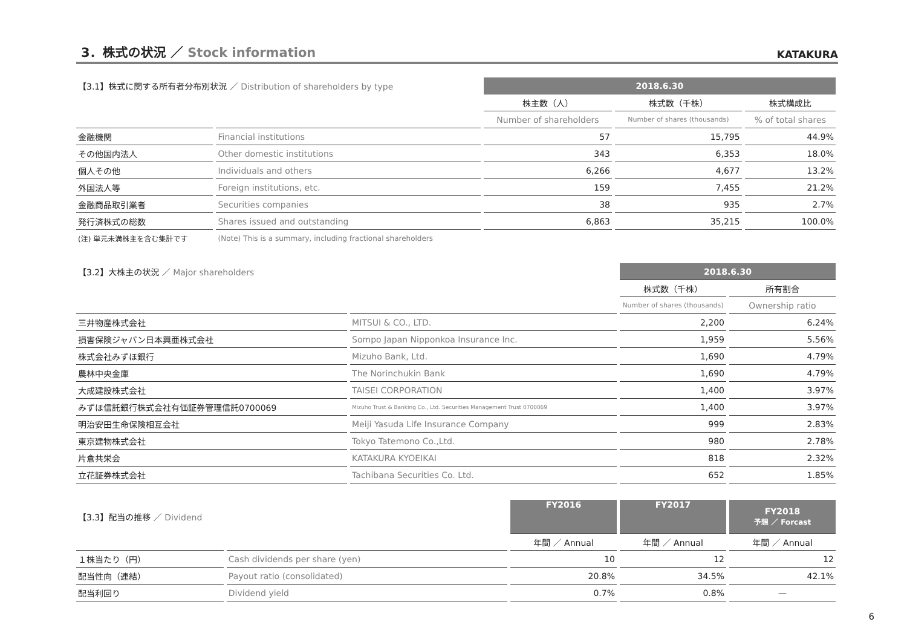3．株式の状況 ／ Stock information KATAKURA
| 【3.1】株式に関する所有者分布別状況 ／ Distribution of shareholders by type | | 2018.6.30 | | |
| | | 株主数（人） | 株式数（千株） | 株式構成比 |
| | | Number of shareholders | Number of shares (thousands) | % of total shares |
| 金融機関 | Financial institutions | 57 | 15,795 | 44.9% |
| その他国内法人 | Other domestic institutions | 343 | 6,353 | 18.0% |
| 個人その他 | Individuals and others | 6,266 | 4,677 | 13.2% |
| 外国法人等 | Foreign institutions, etc. | 159 | 7,455 | 21.2% |
| 金融商品取引業者 | Securities companies | 38 | 935 | 2.7% |
| 発行済株式の総数 | Shares issued and outstanding | 6,863 | 35,215 | 100.0% |
| (注) 単元未満株主を含む集計です | (Note) This is a summary, including fractional shareholders | | | |
| 【3.2】大株主の状況 ／ Major shareholders | | 2018.6.30 | |
| | | 株式数（千株） | 所有割合 |
| | | Number of shares (thousands) | Ownership ratio |
| 三井物産株式会社 | MITSUI & CO., LTD. | 2,200 | 6.24% |
| 損害保険ジャパン日本興亜株式会社 | Sompo Japan Nipponkoa Insurance Inc. | 1,959 | 5.56% |
| 株式会社みずほ銀行 | Mizuho Bank, Ltd. | 1,690 | 4.79% |
| 農林中央金庫 | The Norinchukin Bank | 1,690 | 4.79% |
| 大成建設株式会社 | TAISEI CORPORATION | 1,400 | 3.97% |
| みずほ信託銀行株式会社有価証券管理信託0700069 | Mizuho Trust & Banking Co., Ltd. Securities Management Trust 0700069 | 1,400 | 3.97% |
| 明治安田生命保険相互会社 | Meiji Yasuda Life Insurance Company | 999 | 2.83% |
| 東京建物株式会社 | Tokyo Tatemono Co.,Ltd. | 980 | 2.78% |
| 片倉共栄会 | KATAKURA KYOEIKAI | 818 | 2.32% |
| 立花証券株式会社 | Tachibana Securities Co. Ltd. | 652 | 1.85% |
| 【3.3】配当の推移 ／ Dividend | | FY2016 | FY2017 | FY2018 予想 ／ Forcast |
| | | 年間 ／ Annual | 年間 ／ Annual | 年間 ／ Annual |
| １株当たり（円） | Cash dividends per share (yen) | 10 | 12 | 12 |
| 配当性向（連結） | Payout ratio (consolidated) | 20.8% | 34.5% | 42.1% |
| 配当利回り | Dividend yield | 0.7% | 0.8% | — |
6